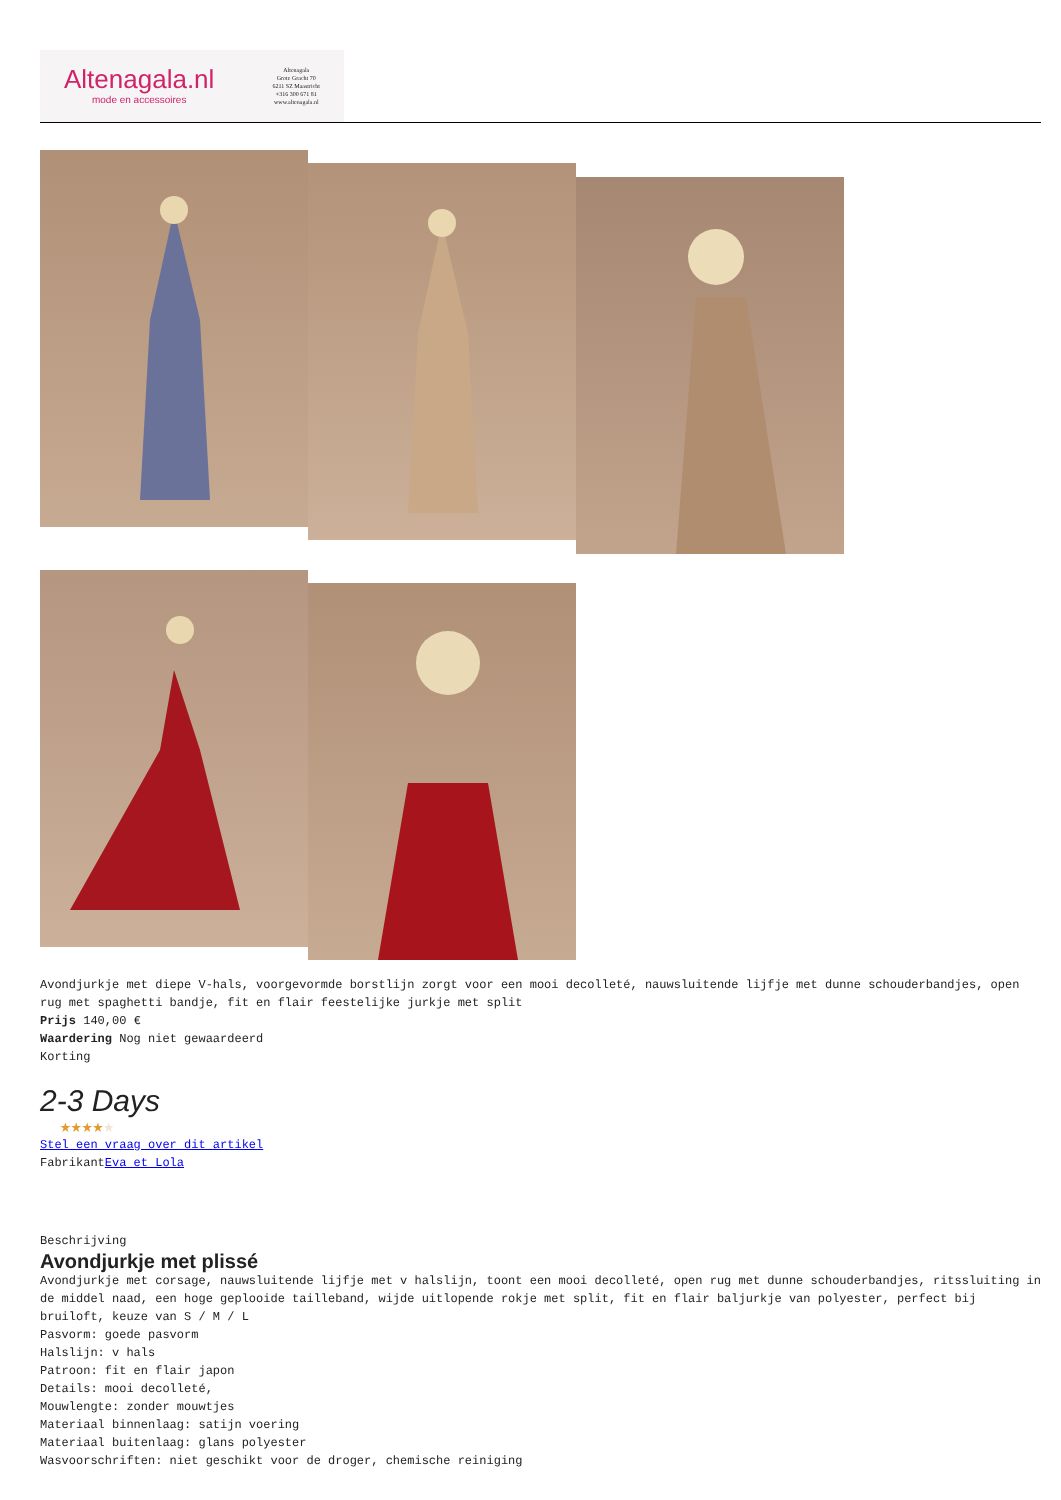Altenagala.nl
mode en accessoires
Altenagala
Grote Gracht 70
6211 SZ Maastricht
+316 300 671 81
www.altenagala.nl
Avondjurkje met diepe V-hals, voorgevormde borstlijn zorgt voor een mooi decolleté, nauwsluitende lijfje met dunne schouderbandjes, open rug met spaghetti bandje, fit en flair feestelijke jurkje met split
Prijs 140,00 €
Waardering Nog niet gewaardeerd
Korting
2-3 Days
★★★★★
Stel een vraag over dit artikel
FabrikantEva et Lola
Beschrijving
Avondjurkje met plissé
Avondjurkje met corsage, nauwsluitende lijfje met v halslijn, toont een mooi decolleté, open rug met dunne schouderbandjes, ritssluiting in de middel naad, een hoge geplooide tailleband, wijde uitlopende rokje met split, fit en flair baljurkje van polyester, perfect bij bruiloft, keuze van S / M / L
Pasvorm: goede pasvorm
Halslijn: v hals
Patroon: fit en flair japon
Details: mooi decolleté,
Mouwlengte: zonder mouwtjes
Materiaal binnenlaag: satijn voering
Materiaal buitenlaag: glans polyester
Wasvoorschriften: niet geschikt voor de droger, chemische reiniging